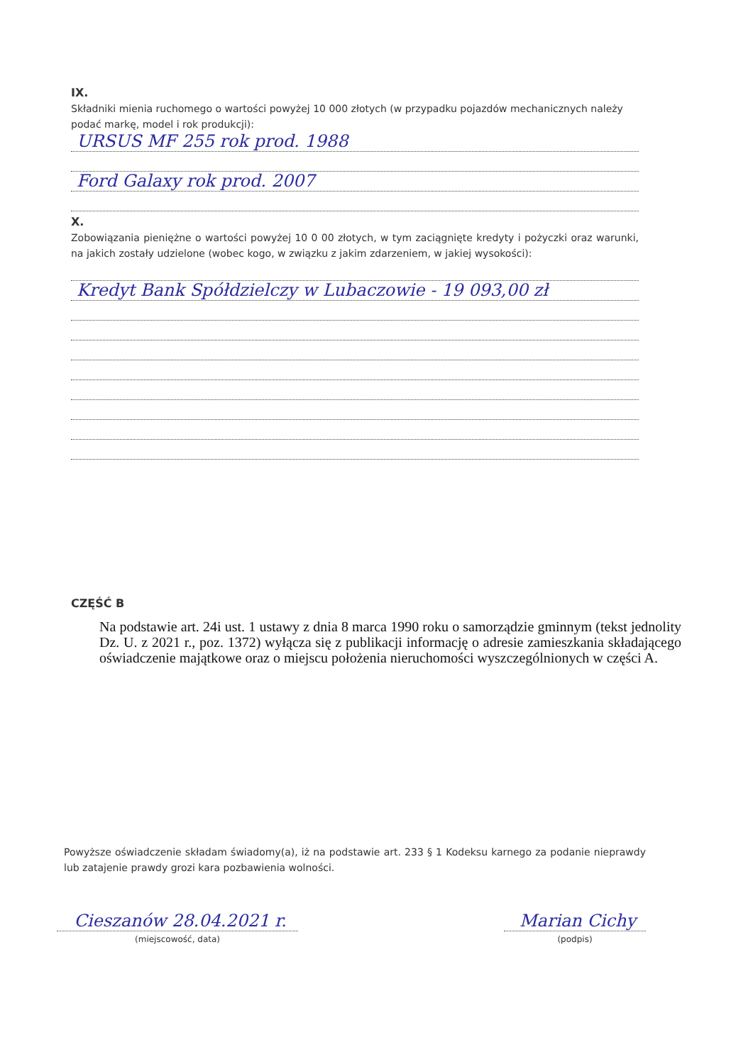IX.
Składniki mienia ruchomego o wartości powyżej 10 000 złotych (w przypadku pojazdów mechanicznych należy podać markę, model i rok produkcji):
URSUS MF 255 rok prod. 1988
Ford Galaxy rok prod. 2007
X.
Zobowiązania pieniężne o wartości powyżej 10 0 00 złotych, w tym zaciągnięte kredyty i pożyczki oraz warunki, na jakich zostały udzielone (wobec kogo, w związku z jakim zdarzeniem, w jakiej wysokości):
Kredyt Bank Spółdzielczy w Lubaczowie - 19 093,00 zł
CZĘŚĆ B
Na podstawie art. 24i ust. 1 ustawy z dnia 8 marca 1990 roku o samorządzie gminnym (tekst jednolity Dz. U. z 2021 r., poz. 1372) wyłącza się z publikacji informację o adresie zamieszkania składającego oświadczenie majątkowe oraz o miejscu położenia nieruchomości wyszczególnionych w części A.
Powyższe oświadczenie składam świadomy(a), iż na podstawie art. 233 § 1 Kodeksu karnego za podanie nieprawdy lub zatajenie prawdy grozi kara pozbawienia wolności.
Cieszanów 28.04.2021 r.
(miejscowość, data)
Marian Cichy
(podpis)